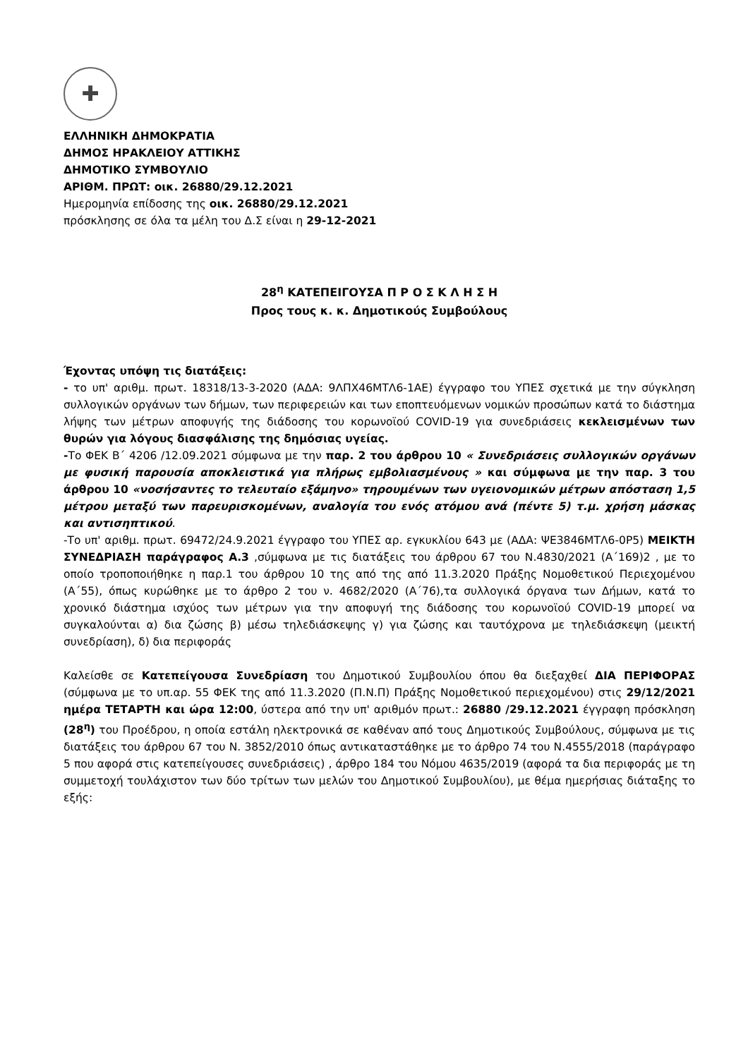✚
ΕΛΛΗΝΙΚΗ ΔΗΜΟΚΡΑΤΙΑ
ΔΗΜΟΣ ΗΡΑΚΛΕΙΟΥ ΑΤΤΙΚΗΣ
ΔΗΜΟΤΙΚΟ ΣΥΜΒΟΥΛΙΟ
ΑΡΙΘΜ. ΠΡΩΤ: οικ. 26880/29.12.2021
Ημερομηνία επίδοσης της οικ. 26880/29.12.2021
πρόσκλησης σε όλα τα μέλη του Δ.Σ είναι η 29-12-2021
28<sup>η</sup> ΚΑΤΕΠΕΙΓΟΥΣΑ Π Ρ Ο Σ Κ Λ Η Σ Η
Προς τους κ. κ. Δημοτικούς Συμβούλους
Έχοντας υπόψη τις διατάξεις:
- το υπ' αριθμ. πρωτ. 18318/13-3-2020 (ΑΔΑ: 9ΛΠΧ46ΜΤΛ6-1ΑΕ) έγγραφο του ΥΠΕΣ σχετικά με την σύγκληση συλλογικών οργάνων των δήμων, των περιφερειών και των εποπτευόμενων νομικών προσώπων κατά το διάστημα λήψης των μέτρων αποφυγής της διάδοσης του κορωνοϊού COVID-19 για συνεδριάσεις κεκλεισμένων των θυρών για λόγους διασφάλισης της δημόσιας υγείας.
-Το ΦΕΚ Β΄ 4206 /12.09.2021 σύμφωνα με την παρ. 2 του άρθρου 10 « Συνεδριάσεις συλλογικών οργάνων με φυσική παρουσία αποκλειστικά για πλήρως εμβολιασμένους » και σύμφωνα με την παρ. 3 του άρθρου 10 «νοσήσαντες το τελευταίο εξάμηνο» τηρουμένων των υγειονομικών μέτρων απόσταση 1,5 μέτρου μεταξύ των παρευρισκομένων, αναλογία του ενός ατόμου ανά (πέντε 5) τ.μ. χρήση μάσκας και αντισηπτικού.
-Το υπ' αριθμ. πρωτ. 69472/24.9.2021 έγγραφο του ΥΠΕΣ αρ. εγκυκλίου 643 με (ΑΔΑ: ΨΕ3846ΜΤΛ6-0Ρ5) ΜΕΙΚΤΗ ΣΥΝΕΔΡΙΑΣΗ παράγραφος Α.3 ,σύμφωνα με τις διατάξεις του άρθρου 67 του Ν.4830/2021 (Α΄169)2 , με το οποίο τροποποιήθηκε η παρ.1 του άρθρου 10 της από της από 11.3.2020 Πράξης Νομοθετικού Περιεχομένου (Α΄55), όπως κυρώθηκε με το άρθρο 2 του ν. 4682/2020 (Α΄76),τα συλλογικά όργανα των Δήμων, κατά το χρονικό διάστημα ισχύος των μέτρων για την αποφυγή της διάδοσης του κορωνοϊού COVID-19 μπορεί να συγκαλούνται α) δια ζώσης β) μέσω τηλεδιάσκεψης γ) για ζώσης και ταυτόχρονα με τηλεδιάσκεψη (μεικτή συνεδρίαση), δ) δια περιφοράς
Καλείσθε σε Κατεπείγουσα Συνεδρίαση του Δημοτικού Συμβουλίου όπου θα διεξαχθεί ΔΙΑ ΠΕΡΙΦΟΡΑΣ (σύμφωνα με το υπ.αρ. 55 ΦΕΚ της από 11.3.2020 (Π.Ν.Π) Πράξης Νομοθετικού περιεχομένου) στις 29/12/2021 ημέρα ΤΕΤΑΡΤΗ και ώρα 12:00, ύστερα από την υπ' αριθμόν πρωτ.: 26880 /29.12.2021 έγγραφη πρόσκληση (28<sup>η</sup>) του Προέδρου, η οποία εστάλη ηλεκτρονικά σε καθέναν από τους Δημοτικούς Συμβούλους, σύμφωνα με τις διατάξεις του άρθρου 67 του Ν. 3852/2010 όπως αντικαταστάθηκε με το άρθρο 74 του Ν.4555/2018 (παράγραφο 5 που αφορά στις κατεπείγουσες συνεδριάσεις) , άρθρο 184 του Νόμου 4635/2019 (αφορά τα δια περιφοράς με τη συμμετοχή τουλάχιστον των δύο τρίτων των μελών του Δημοτικού Συμβουλίου), με θέμα ημερήσιας διάταξης το εξής: